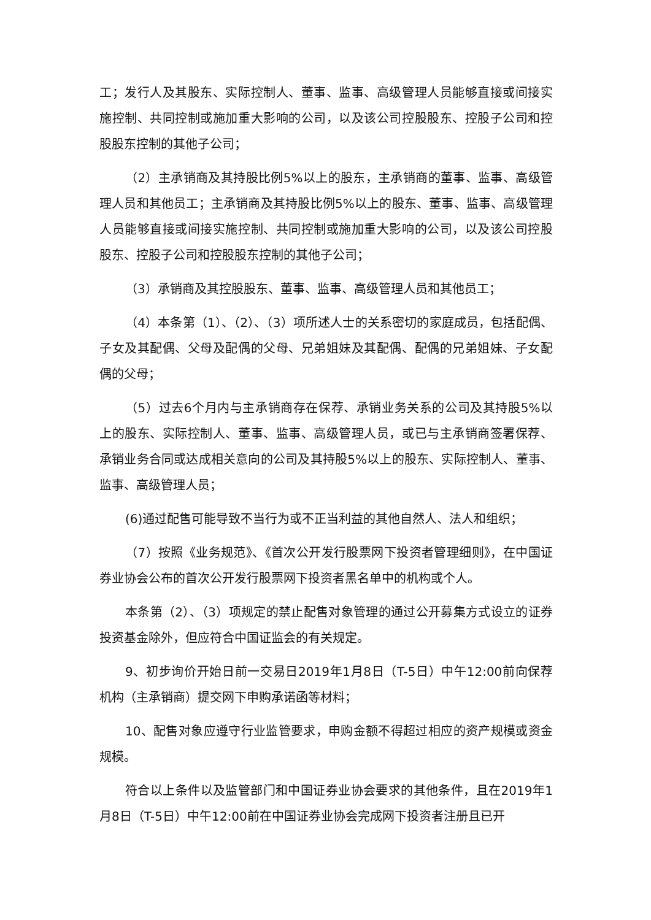工；发行人及其股东、实际控制人、董事、监事、高级管理人员能够直接或间接实施控制、共同控制或施加重大影响的公司，以及该公司控股股东、控股子公司和控股股东控制的其他子公司；
（2）主承销商及其持股比例5%以上的股东，主承销商的董事、监事、高级管理人员和其他员工；主承销商及其持股比例5%以上的股东、董事、监事、高级管理人员能够直接或间接实施控制、共同控制或施加重大影响的公司，以及该公司控股股东、控股子公司和控股股东控制的其他子公司；
（3）承销商及其控股股东、董事、监事、高级管理人员和其他员工；
（4）本条第（1）、（2）、（3）项所述人士的关系密切的家庭成员，包括配偶、子女及其配偶、父母及配偶的父母、兄弟姐妹及其配偶、配偶的兄弟姐妹、子女配偶的父母；
（5）过去6个月内与主承销商存在保荐、承销业务关系的公司及其持股5%以上的股东、实际控制人、董事、监事、高级管理人员，或已与主承销商签署保荐、承销业务合同或达成相关意向的公司及其持股5%以上的股东、实际控制人、董事、监事、高级管理人员；
(6)通过配售可能导致不当行为或不正当利益的其他自然人、法人和组织；
（7）按照《业务规范》、《首次公开发行股票网下投资者管理细则》，在中国证券业协会公布的首次公开发行股票网下投资者黑名单中的机构或个人。
本条第（2）、（3）项规定的禁止配售对象管理的通过公开募集方式设立的证券投资基金除外，但应符合中国证监会的有关规定。
9、初步询价开始日前一交易日2019年1月8日（T-5日）中午12:00前向保荐机构（主承销商）提交网下申购承诺函等材料；
10、配售对象应遵守行业监管要求，申购金额不得超过相应的资产规模或资金规模。
符合以上条件以及监管部门和中国证券业协会要求的其他条件，且在2019年1月8日（T-5日）中午12:00前在中国证券业协会完成网下投资者注册且已开